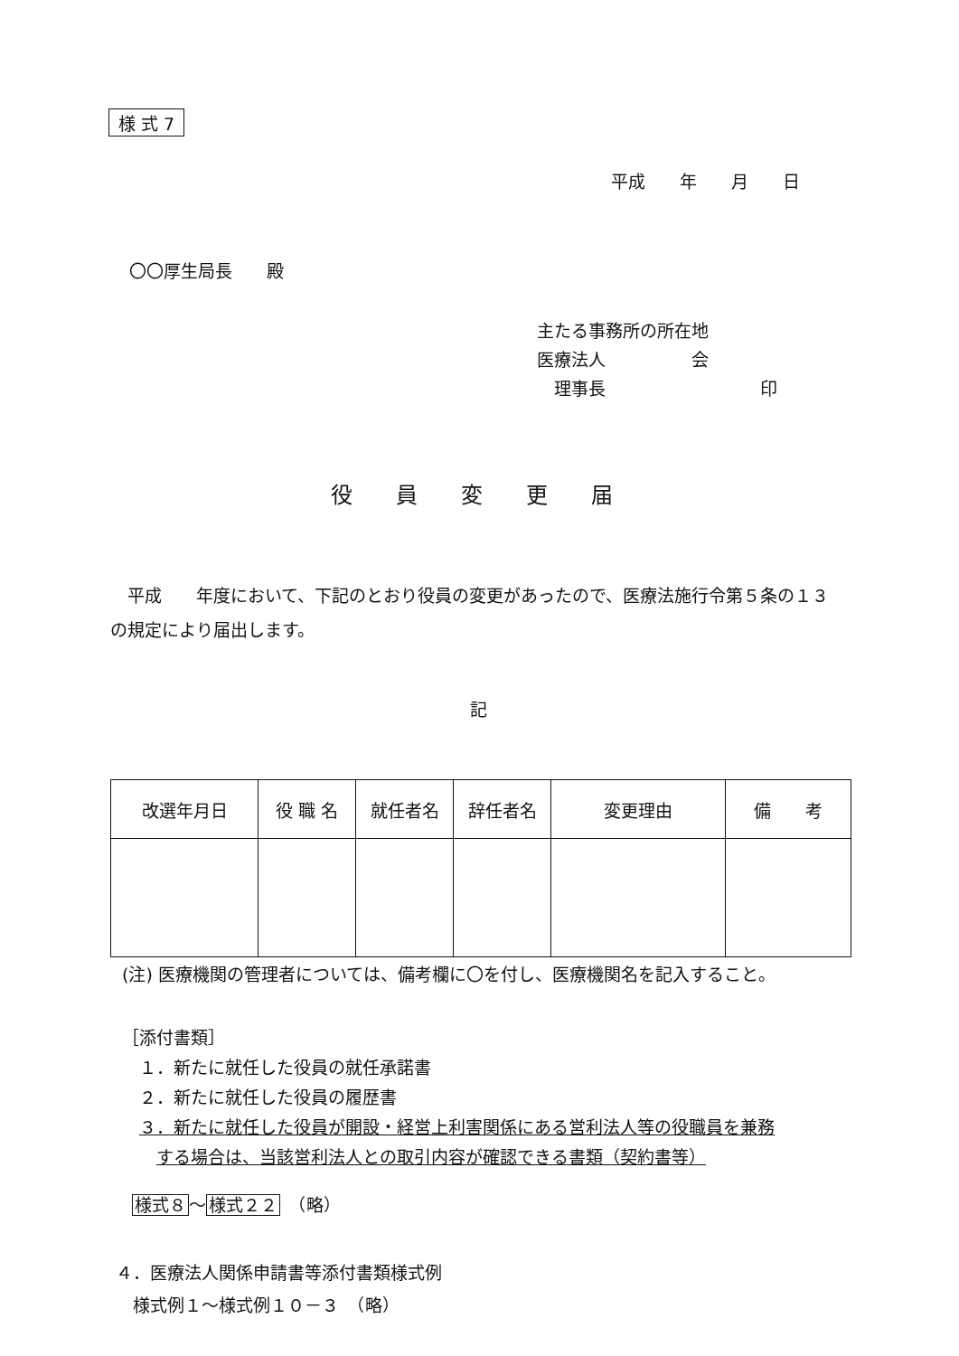様 式 7
平成　　年　　月　　日
〇〇厚生局長　　殿
主たる事務所の所在地
医療法人　　　　　会
　理事長　　　　　　　　　印
役員変更届
　平成　　年度において、下記のとおり役員の変更があったので、医療法施行令第５条の１３の規定により届出します。
記
| 改選年月日 | 役 職 名 | 就任者名 | 辞任者名 | 変更理由 | 備 考 |
| --- | --- | --- | --- | --- | --- |
(注) 医療機関の管理者については、備考欄に〇を付し、医療機関名を記入すること。
［添付書類］
　１．新たに就任した役員の就任承諾書
　２．新たに就任した役員の履歴書
　３．新たに就任した役員が開設・経営上利害関係にある営利法人等の役職員を兼務
　　する場合は、当該営利法人との取引内容が確認できる書類（契約書等）
様式８～様式２２　（略）
４．医療法人関係申請書等添付書類様式例
　様式例１～様式例１０－３　（略）